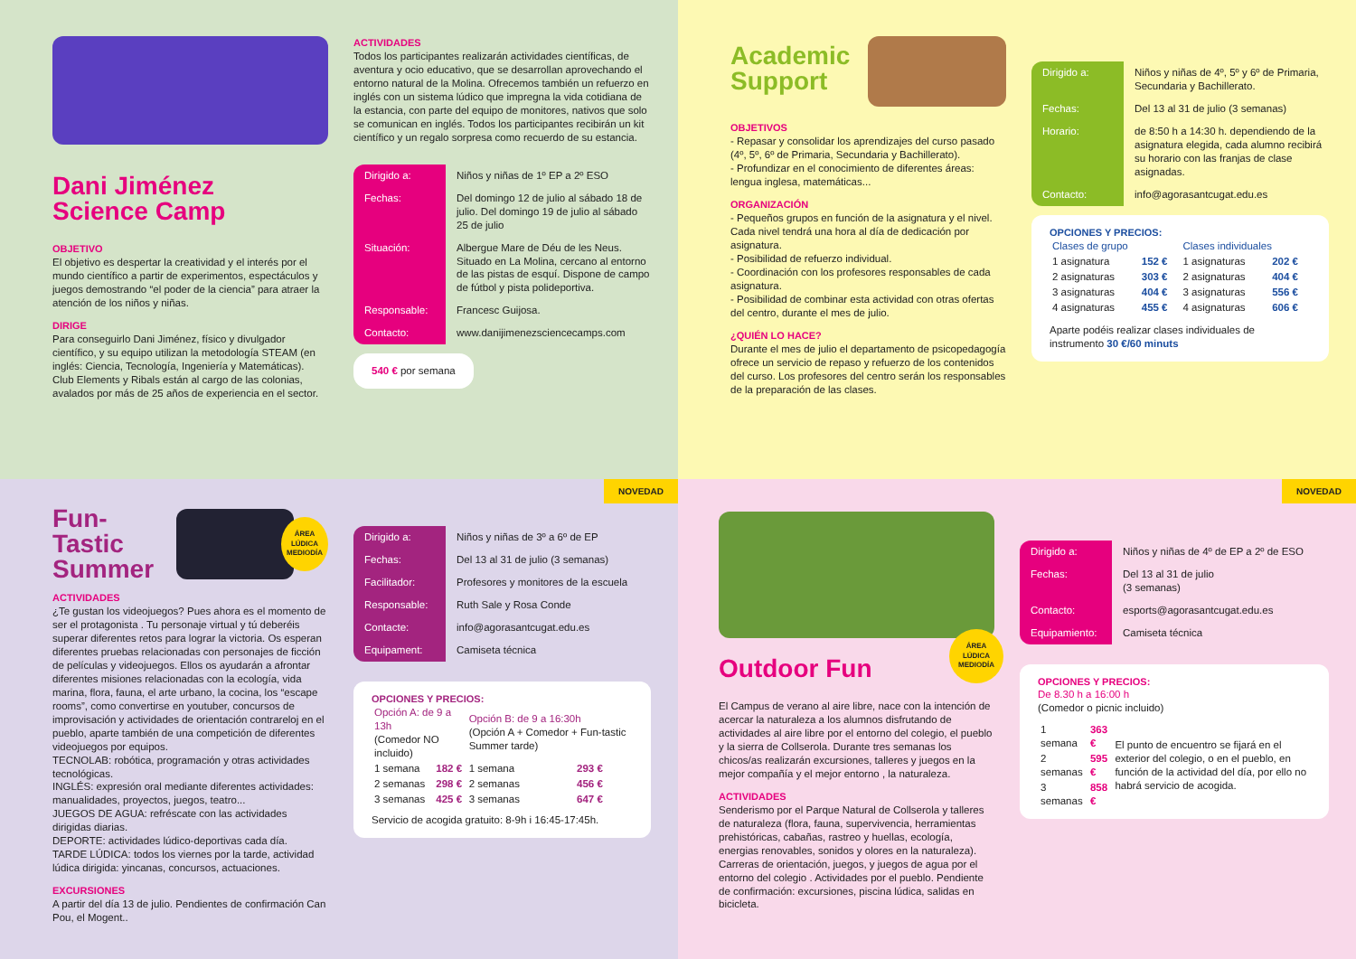Dani Jiménez
Science Camp
OBJETIVO
El objetivo es despertar la creatividad y el interés por el mundo científico a partir de experimentos, espectáculos y juegos demostrando “el poder de la ciencia” para atraer la atención de los niños y niñas.
DIRIGE
Para conseguirlo Dani Jiménez, físico y divulgador científico, y su equipo utilizan la metodología STEAM (en inglés: Ciencia, Tecnología, Ingeniería y Matemáticas). Club Elements y Ribals están al cargo de las colonias, avalados por más de 25 años de experiencia en el sector.
ACTIVIDADES
Todos los participantes realizarán actividades científicas, de aventura y ocio educativo, que se desarrollan aprovechando el entorno natural de la Molina. Ofrecemos también un refuerzo en inglés con un sistema lúdico que impregna la vida cotidiana de la estancia, con parte del equipo de monitores, nativos que solo se comunican en inglés. Todos los participantes recibirán un kit científico y un regalo sorpresa como recuerdo de su estancia.
Dirigido a:
Niños y niñas de 1º EP a 2º ESO
Fechas:
Del domingo 12 de julio al sábado 18 de julio. Del domingo 19 de julio al sábado 25 de julio
Situación:
Albergue Mare de Déu de les Neus. Situado en La Molina, cercano al entorno de las pistas de esquí. Dispone de campo de fútbol y pista polideportiva.
Responsable:
Francesc Guijosa.
Contacto:
www.danijimenezsciencecamps.com
540 € por semana
Academic
Support
OBJETIVOS
- Repasar y consolidar los aprendizajes del curso pasado (4º, 5º, 6º de Primaria, Secundaria y Bachillerato).
- Profundizar en el conocimiento de diferentes áreas: lengua inglesa, matemáticas...
ORGANIZACIÓN
- Pequeños grupos en función de la asignatura y el nivel. Cada nivel tendrá una hora al día de dedicación por asignatura.
- Posibilidad de refuerzo individual.
- Coordinación con los profesores responsables de cada asignatura.
- Posibilidad de combinar esta actividad con otras ofertas del centro, durante el mes de julio.
¿QUIÉN LO HACE?
Durante el mes de julio el departamento de psicopedagogía ofrece un servicio de repaso y refuerzo de los contenidos del curso. Los profesores del centro serán los responsables de la preparación de las clases.
Dirigido a:
Niños y niñas de 4º, 5º y 6º de Primaria, Secundaria y Bachillerato.
Fechas:
Del 13 al 31 de julio (3 semanas)
Horario:
de 8:50 h a 14:30 h. dependiendo de la asignatura elegida, cada alumno recibirá su horario con las franjas de clase asignadas.
Contacto:
info@agorasantcugat.edu.es
OPCIONES Y PRECIOS:
| Clases de grupo | | Clases individuales | |
| --- | --- | --- | --- |
| 1 asignatura | 152 € | 1 asignaturas | 202 € |
| 2 asignaturas | 303 € | 2 asignaturas | 404 € |
| 3 asignaturas | 404 € | 3 asignaturas | 556 € |
| 4 asignaturas | 455 € | 4 asignaturas | 606 € |
Aparte podéis realizar clases individuales de instrumento 30 €/60 minuts
NOVEDAD
Fun-Tastic
Summer
ÁREA
LÚDICA
MEDIODÍA
ACTIVIDADES
¿Te gustan los videojuegos? Pues ahora es el momento de ser el protagonista . Tu personaje virtual y tú deberéis superar diferentes retos para lograr la victoria. Os esperan diferentes pruebas relacionadas con personajes de ficción de películas y videojuegos. Ellos os ayudarán a afrontar diferentes misiones relacionadas con la ecología, vida marina, flora, fauna, el arte urbano, la cocina, los “escape rooms”, como convertirse en youtuber, concursos de improvisación y actividades de orientación contrareloj en el pueblo, aparte también de una competición de diferentes videojuegos por equipos.
TECNOLAB: robótica, programación y otras actividades tecnológicas.
INGLÉS: expresión oral mediante diferentes actividades: manualidades, proyectos, juegos, teatro...
JUEGOS DE AGUA: refréscate con las actividades dirigidas diarias.
DEPORTE: actividades lúdico-deportivas cada día.
TARDE LÚDICA: todos los viernes por la tarde, actividad lúdica dirigida: yincanas, concursos, actuaciones.
EXCURSIONES
A partir del día 13 de julio. Pendientes de confirmación Can Pou, el Mogent..
Dirigido a:
Niños y niñas de 3º a 6º de EP
Fechas:
Del 13 al 31 de julio (3 semanas)
Facilitador:
Profesores y monitores de la escuela
Responsable:
Ruth Sale y Rosa Conde
Contacte:
info@agorasantcugat.edu.es
Equipament:
Camiseta técnica
OPCIONES Y PRECIOS:
| Opción A: de 9 a 13h (Comedor NO incluido) | | Opción B: de 9 a 16:30h (Opción A + Comedor + Fun-tastic Summer tarde) | |
| --- | --- | --- | --- |
| 1 semana | 182 € | 1 semana | 293 € |
| 2 semanas | 298 € | 2 semanas | 456 € |
| 3 semanas | 425 € | 3 semanas | 647 € |
Servicio de acogida gratuito: 8-9h i 16:45-17:45h.
NOVEDAD
ÁREA
LÚDICA
MEDIODÍA
Outdoor Fun
El Campus de verano al aire libre, nace con la intención de acercar la naturaleza a los alumnos disfrutando de actividades al aire libre por el entorno del colegio, el pueblo y la sierra de Collserola. Durante tres semanas los chicos/as realizarán excursiones, talleres y juegos en la mejor compañía y el mejor entorno , la naturaleza.
ACTIVIDADES
Senderismo por el Parque Natural de Collserola y talleres de naturaleza (flora, fauna, supervivencia, herramientas prehistóricas, cabañas, rastreo y huellas, ecología, energias renovables, sonidos y olores en la naturaleza). Carreras de orientación, juegos, y juegos de agua por el entorno del colegio . Actividades por el pueblo. Pendiente de confirmación: excursiones, piscina lúdica, salidas en bicicleta.
Dirigido a:
Niños y niñas de 4º de EP a 2º de ESO
Fechas:
Del 13 al 31 de julio
(3 semanas)
Contacto:
esports@agorasantcugat.edu.es
Equipamiento:
Camiseta técnica
OPCIONES Y PRECIOS:
De 8.30 h a 16:00 h
(Comedor o picnic incluido)
| 1 semana | 363 € | El punto de encuentro se fijará en el exterior del colegio, o en el pueblo, en función de la actividad del día, por ello no habrá servicio de acogida. |
| 2 semanas | 595 € | |
| 3 semanas | 858 € | |